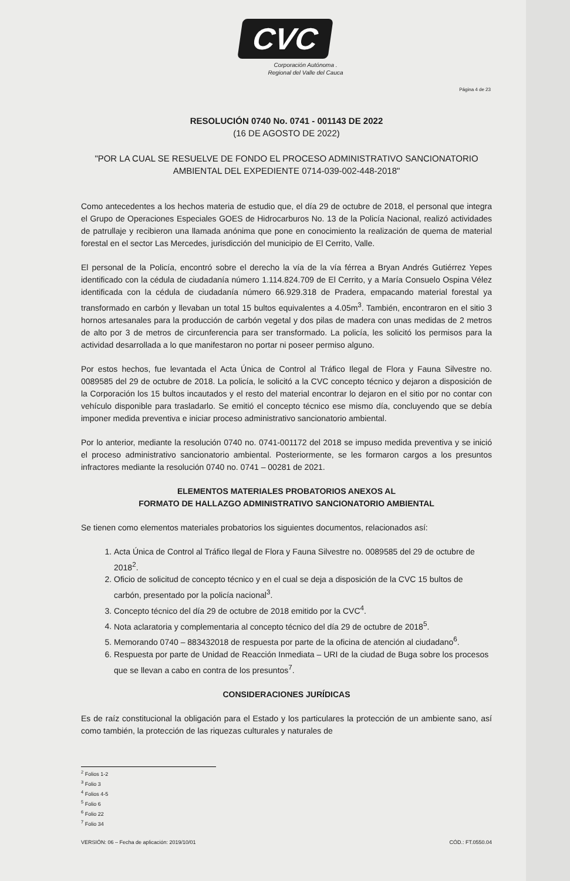CVC
Corporación Autónoma .
Regional del Valle del Cauca
Página 4 de 23
RESOLUCIÓN 0740 No. 0741 - 001143 DE 2022
(16 DE AGOSTO DE 2022)
"POR LA CUAL SE RESUELVE DE FONDO EL PROCESO ADMINISTRATIVO SANCIONATORIO AMBIENTAL DEL EXPEDIENTE 0714-039-002-448-2018"
Como antecedentes a los hechos materia de estudio que, el día 29 de octubre de 2018, el personal que integra el Grupo de Operaciones Especiales GOES de Hidrocarburos No. 13 de la Policía Nacional, realizó actividades de patrullaje y recibieron una llamada anónima que pone en conocimiento la realización de quema de material forestal en el sector Las Mercedes, jurisdicción del municipio de El Cerrito, Valle.
El personal de la Policía, encontró sobre el derecho la vía de la vía férrea a Bryan Andrés Gutiérrez Yepes identificado con la cédula de ciudadanía número 1.114.824.709 de El Cerrito, y a María Consuelo Ospina Vélez identificada con la cédula de ciudadanía número 66.929.318 de Pradera, empacando material forestal ya transformado en carbón y llevaban un total 15 bultos equivalentes a 4.05m<sup>3</sup>. También, encontraron en el sitio 3 hornos artesanales para la producción de carbón vegetal y dos pilas de madera con unas medidas de 2 metros de alto por 3 de metros de circunferencia para ser transformado. La policía, les solicitó los permisos para la actividad desarrollada a lo que manifestaron no portar ni poseer permiso alguno.
Por estos hechos, fue levantada el Acta Única de Control al Tráfico Ilegal de Flora y Fauna Silvestre no. 0089585 del 29 de octubre de 2018. La policía, le solicitó a la CVC concepto técnico y dejaron a disposición de la Corporación los 15 bultos incautados y el resto del material encontrar lo dejaron en el sitio por no contar con vehículo disponible para trasladarlo. Se emitió el concepto técnico ese mismo día, concluyendo que se debía imponer medida preventiva e iniciar proceso administrativo sancionatorio ambiental.
Por lo anterior, mediante la resolución 0740 no. 0741-001172 del 2018 se impuso medida preventiva y se inició el proceso administrativo sancionatorio ambiental. Posteriormente, se les formaron cargos a los presuntos infractores mediante la resolución 0740 no. 0741 – 00281 de 2021.
ELEMENTOS MATERIALES PROBATORIOS ANEXOS AL
FORMATO DE HALLAZGO ADMINISTRATIVO SANCIONATORIO AMBIENTAL
Se tienen como elementos materiales probatorios los siguientes documentos, relacionados así:
1. Acta Única de Control al Tráfico Ilegal de Flora y Fauna Silvestre no. 0089585 del 29 de octubre de 2018<sup>2</sup>.
2. Oficio de solicitud de concepto técnico y en el cual se deja a disposición de la CVC 15 bultos de carbón, presentado por la policía nacional<sup>3</sup>.
3. Concepto técnico del día 29 de octubre de 2018 emitido por la CVC<sup>4</sup>.
4. Nota aclaratoria y complementaria al concepto técnico del día 29 de octubre de 2018<sup>5</sup>.
5. Memorando 0740 – 883432018 de respuesta por parte de la oficina de atención al ciudadano<sup>6</sup>.
6. Respuesta por parte de Unidad de Reacción Inmediata – URI de la ciudad de Buga sobre los procesos que se llevan a cabo en contra de los presuntos<sup>7</sup>.
CONSIDERACIONES JURÍDICAS
Es de raíz constitucional la obligación para el Estado y los particulares la protección de un ambiente sano, así como también, la protección de las riquezas culturales y naturales de
<sup>2</sup> Folios 1-2
<sup>3</sup> Folio 3
<sup>4</sup> Folios 4-5
<sup>5</sup> Folio 6
<sup>6</sup> Folio 22
<sup>7</sup> Folio 34
VERSIÓN: 06 – Fecha de aplicación: 2019/10/01 CÓD.: FT.0550.04